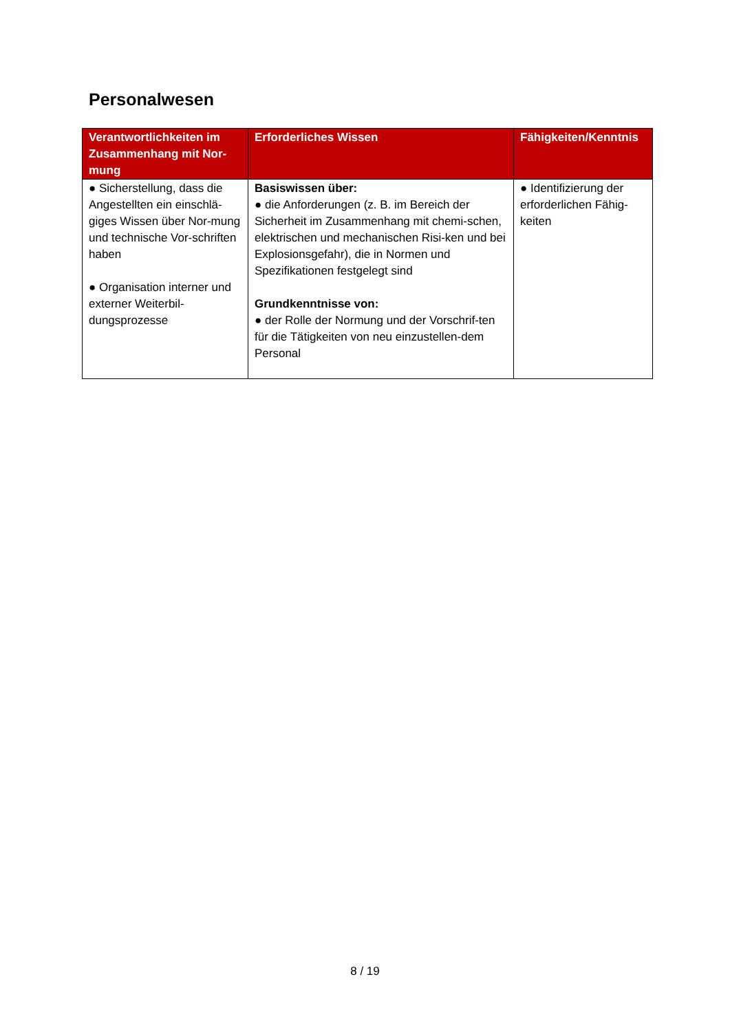Personalwesen
| Verantwortlichkeiten im Zusammenhang mit Nor-mung | Erforderliches Wissen | Fähigkeiten/Kenntnis |
| --- | --- | --- |
| ● Sicherstellung, dass die Angestellten ein einschlä-giges Wissen über Nor-mung und technische Vor-schriften haben ● Organisation interner und externer Weiterbil-dungsprozesse | Basiswissen über: ● die Anforderungen (z. B. im Bereich der Sicherheit im Zusammenhang mit chemi-schen, elektrischen und mechanischen Risi-ken und bei Explosionsgefahr), die in Normen und Spezifikationen festgelegt sind Grundkenntnisse von: ● der Rolle der Normung und der Vorschrif-ten für die Tätigkeiten von neu einzustellen-dem Personal | ● Identifizierung der erforderlichen Fähig-keiten |
8 / 19